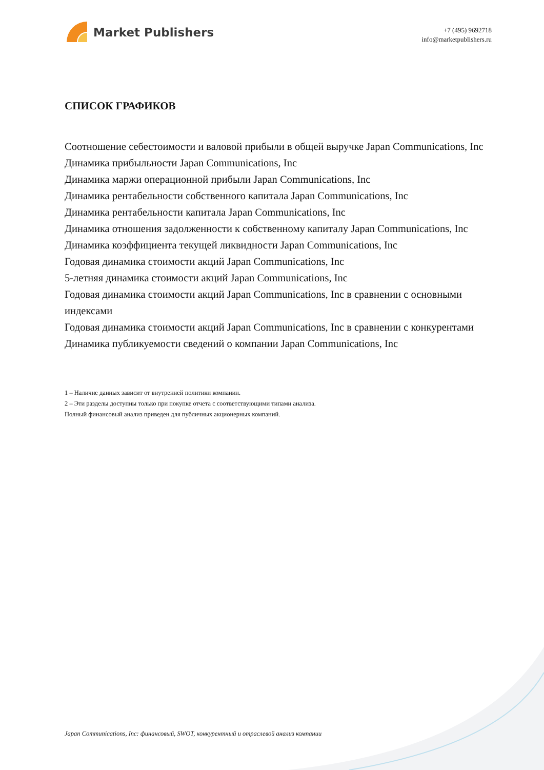Market Publishers
+7 (495) 9692718
info@marketpublishers.ru
СПИСОК ГРАФИКОВ
Соотношение себестоимости и валовой прибыли в общей выручке Japan Communications, Inc
Динамика прибыльности Japan Communications, Inc
Динамика маржи операционной прибыли Japan Communications, Inc
Динамика рентабельности собственного капитала Japan Communications, Inc
Динамика рентабельности капитала Japan Communications, Inc
Динамика отношения задолженности к собственному капиталу Japan Communications, Inc
Динамика коэффициента текущей ликвидности Japan Communications, Inc
Годовая динамика стоимости акций Japan Communications, Inc
5-летняя динамика стоимости акций Japan Communications, Inc
Годовая динамика стоимости акций Japan Communications, Inc в сравнении с основными индексами
Годовая динамика стоимости акций Japan Communications, Inc в сравнении с конкурентами
Динамика публикуемости сведений о компании Japan Communications, Inc
1 – Наличие данных зависит от внутренней политики компании.
2 – Эти разделы доступны только при покупке отчета с соответствующими типами анализа.
Полный финансовый анализ приведен для публичных акционерных компаний.
Japan Communications, Inc: финансовый, SWOT, конкурентный и отраслевой анализ компании